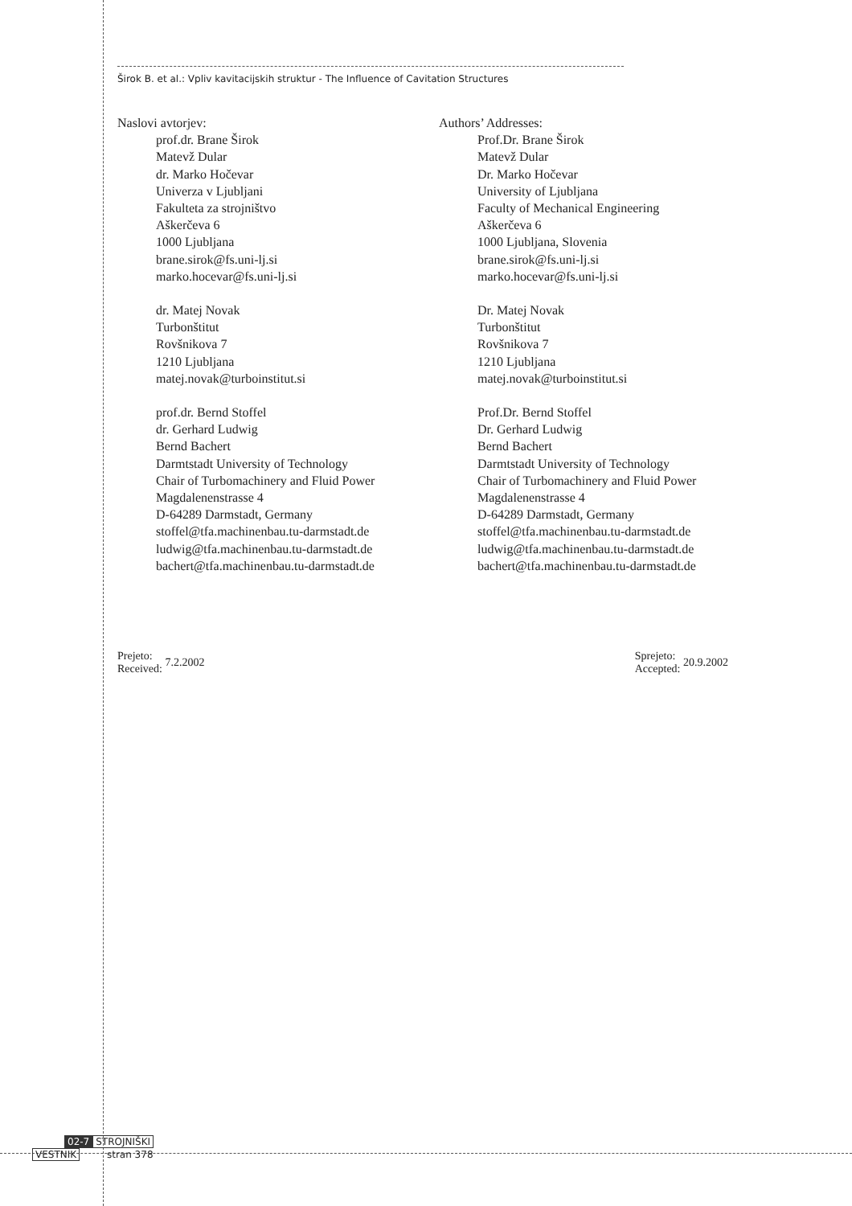Širok B. et al.: Vpliv kavitacijskih struktur - The Influence of Cavitation Structures
Naslovi avtorjev:
prof.dr. Brane Širok
Matevž Dular
dr. Marko Hočevar
Univerza v Ljubljani
Fakulteta za strojništvo
Aškerčeva 6
1000 Ljubljana
brane.sirok@fs.uni-lj.si
marko.hocevar@fs.uni-lj.si
dr. Matej Novak
Turbonštitut
Rovšnikova 7
1210 Ljubljana
matej.novak@turboinstitut.si
prof.dr. Bernd Stoffel
dr. Gerhard Ludwig
Bernd Bachert
Darmtstadt University of Technology
Chair of Turbomachinery and Fluid Power
Magdalenenstrasse 4
D-64289 Darmstadt, Germany
stoffel@tfa.machinenbau.tu-darmstadt.de
ludwig@tfa.machinenbau.tu-darmstadt.de
bachert@tfa.machinenbau.tu-darmstadt.de
Authors’ Addresses:
Prof.Dr. Brane Širok
Matevž Dular
Dr. Marko Hočevar
University of Ljubljana
Faculty of Mechanical Engineering
Aškerčeva 6
1000 Ljubljana, Slovenia
brane.sirok@fs.uni-lj.si
marko.hocevar@fs.uni-lj.si
Dr. Matej Novak
Turbonštitut
Rovšnikova 7
1210 Ljubljana
matej.novak@turboinstitut.si
Prof.Dr. Bernd Stoffel
Dr. Gerhard Ludwig
Bernd Bachert
Darmtstadt University of Technology
Chair of Turbomachinery and Fluid Power
Magdalenenstrasse 4
D-64289 Darmstadt, Germany
stoffel@tfa.machinenbau.tu-darmstadt.de
ludwig@tfa.machinenbau.tu-darmstadt.de
bachert@tfa.machinenbau.tu-darmstadt.de
Prejeto:
Received: 7.2.2002
Sprejeto:
Accepted: 20.9.2002
02-7 STROJNIŠKI
VESTNIK stran 378